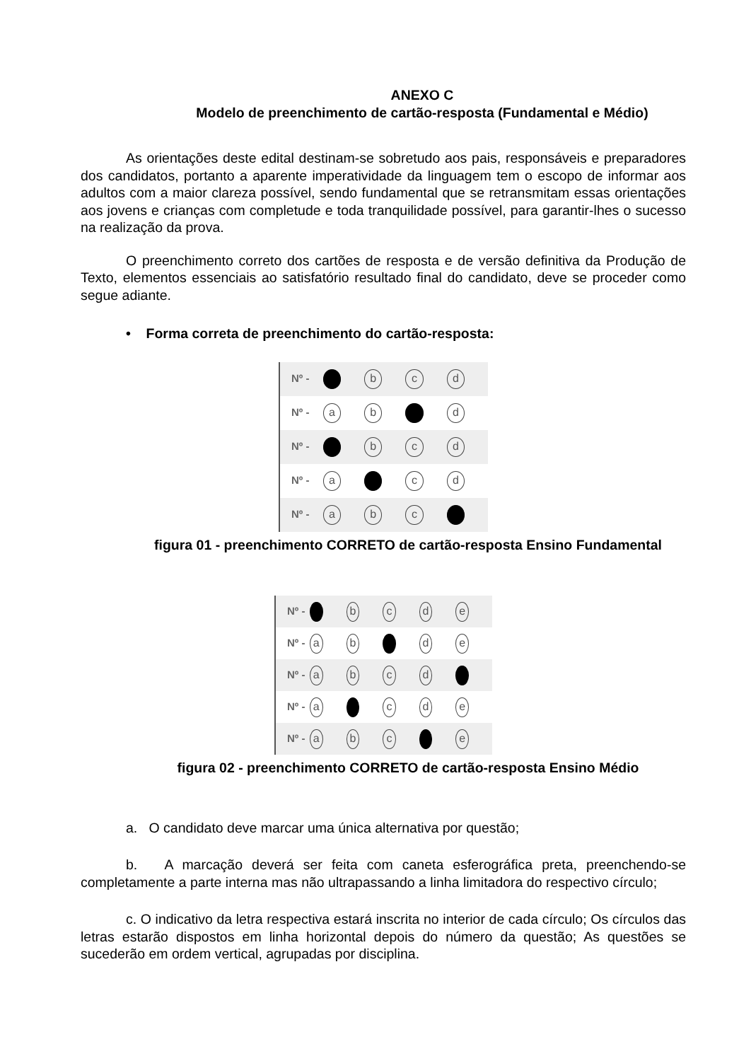ANEXO C
Modelo de preenchimento de cartão-resposta (Fundamental e Médio)
As orientações deste edital destinam-se sobretudo aos pais, responsáveis e preparadores dos candidatos, portanto a aparente imperatividade da linguagem tem o escopo de informar aos adultos com a maior clareza possível, sendo fundamental que se retransmitam essas orientações aos jovens e crianças com completude e toda tranquilidade possível, para garantir-lhes o sucesso na realização da prova.
O preenchimento correto dos cartões de resposta e de versão definitiva da Produção de Texto, elementos essenciais ao satisfatório resultado final do candidato, deve se proceder como segue adiante.
• Forma correta de preenchimento do cartão-resposta:
Nº - b c d
Nº - a b d
Nº - b c d
Nº - a c d
Nº - a b c
figura 01 - preenchimento CORRETO de cartão-resposta Ensino Fundamental
Nº - bcde
Nº - a b d e
Nº - abcd
Nº - a c d e
Nº - a b c e
figura 02 - preenchimento CORRETO de cartão-resposta Ensino Médio
a. O candidato deve marcar uma única alternativa por questão;
b. A marcação deverá ser feita com caneta esferográfica preta, preenchendo-se completamente a parte interna mas não ultrapassando a linha limitadora do respectivo círculo;
c. O indicativo da letra respectiva estará inscrita no interior de cada círculo; Os círculos das letras estarão dispostos em linha horizontal depois do número da questão; As questões se sucederão em ordem vertical, agrupadas por disciplina.